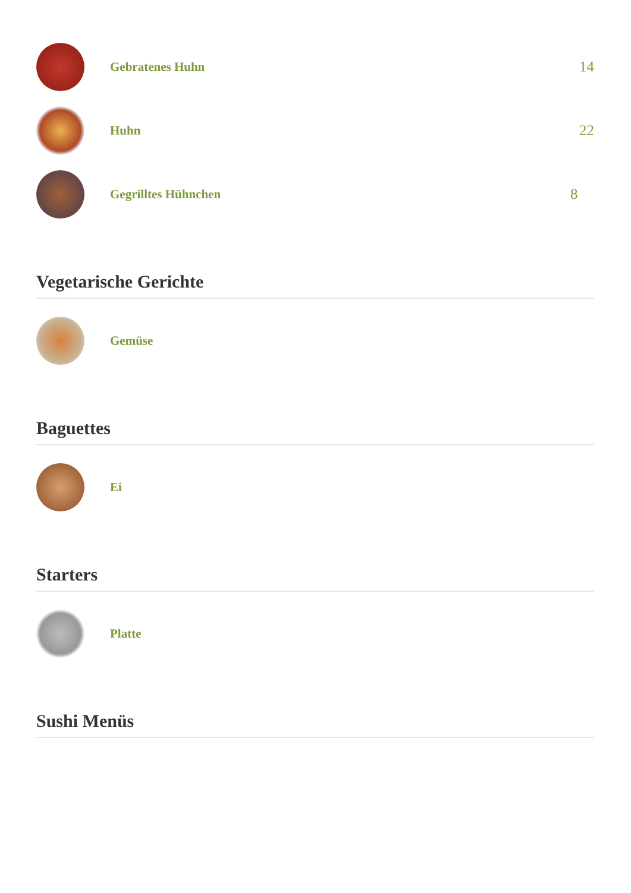Gebratenes Huhn
14
Huhn
22
Gegrilltes Hühnchen
8
Vegetarische Gerichte
Gemüse
Baguettes
Ei
Starters
Platte
Sushi Menüs